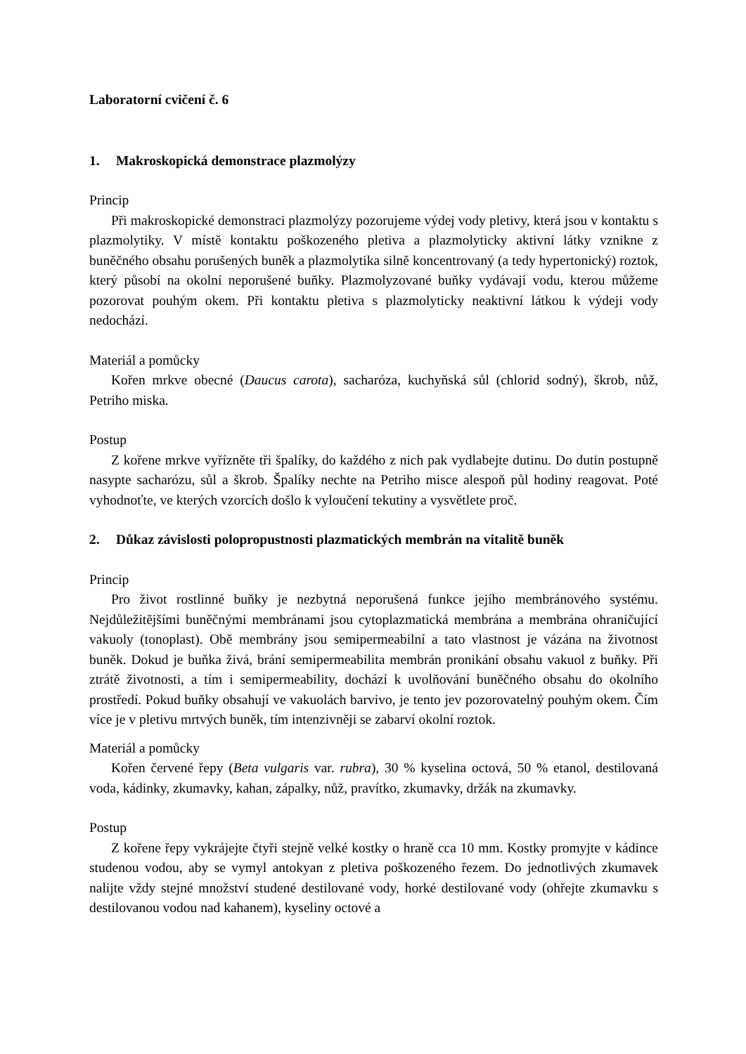Laboratorní cvičení č. 6
1. Makroskopická demonstrace plazmolýzy
Princip
Při makroskopické demonstraci plazmolýzy pozorujeme výdej vody pletivy, která jsou v kontaktu s plazmolytiky. V místě kontaktu poškozeného pletiva a plazmolyticky aktivní látky vznikne z buněčného obsahu porušených buněk a plazmolytika silně koncentrovaný (a tedy hypertonický) roztok, který působí na okolní neporušené buňky. Plazmolyzované buňky vydávají vodu, kterou můžeme pozorovat pouhým okem. Při kontaktu pletiva s plazmolyticky neaktivní látkou k výdeji vody nedochází.
Materiál a pomůcky
Kořen mrkve obecné (Daucus carota), sacharóza, kuchyňská sůl (chlorid sodný), škrob, nůž, Petriho miska.
Postup
Z kořene mrkve vyřízněte tři špalíky, do každého z nich pak vydlabejte dutinu. Do dutin postupně nasypte sacharózu, sůl a škrob. Špalíky nechte na Petriho misce alespoň půl hodiny reagovat. Poté vyhodnoťte, ve kterých vzorcích došlo k vyloučení tekutiny a vysvětlete proč.
2. Důkaz závislosti polopropustnosti plazmatických membrán na vitalitě buněk
Princip
Pro život rostlinné buňky je nezbytná neporušená funkce jejího membránového systému. Nejdůležitějšími buněčnými membránami jsou cytoplazmatická membrána a membrána ohraničující vakuoly (tonoplast). Obě membrány jsou semipermeabilní a tato vlastnost je vázána na životnost buněk. Dokud je buňka živá, brání semipermeabilita membrán pronikání obsahu vakuol z buňky. Při ztrátě životnosti, a tím i semipermeability, dochází k uvolňování buněčného obsahu do okolního prostředí. Pokud buňky obsahují ve vakuolách barvivo, je tento jev pozorovatelný pouhým okem. Čím více je v pletivu mrtvých buněk, tím intenzivněji se zabarví okolní roztok.
Materiál a pomůcky
Kořen červené řepy (Beta vulgaris var. rubra), 30 % kyselina octová, 50 % etanol, destilovaná voda, kádinky, zkumavky, kahan, zápalky, nůž, pravítko, zkumavky, držák na zkumavky.
Postup
Z kořene řepy vykrájejte čtyři stejně velké kostky o hraně cca 10 mm. Kostky promyjte v kádince studenou vodou, aby se vymyl antokyan z pletiva poškozeného řezem. Do jednotlivých zkumavek nalijte vždy stejné množství studené destilované vody, horké destilované vody (ohřejte zkumavku s destilovanou vodou nad kahanem), kyseliny octové a